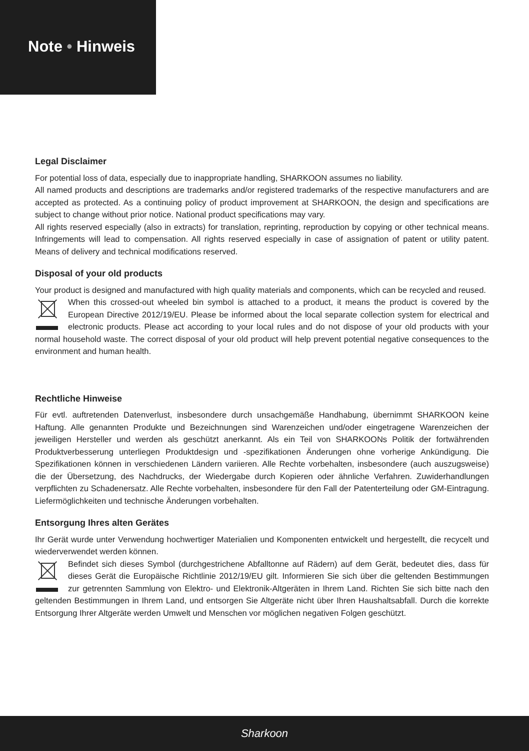Note • Hinweis
Legal Disclaimer
For potential loss of data, especially due to inappropriate handling, SHARKOON assumes no liability.
All named products and descriptions are trademarks and/or registered trademarks of the respective manufacturers and are accepted as protected. As a continuing policy of product improvement at SHARKOON, the design and specifications are subject to change without prior notice. National product specifications may vary.
All rights reserved especially (also in extracts) for translation, reprinting, reproduction by copying or other technical means. Infringements will lead to compensation. All rights reserved especially in case of assignation of patent or utility patent. Means of delivery and technical modifications reserved.
Disposal of your old products
Your product is designed and manufactured with high quality materials and components, which can be recycled and reused.
When this crossed-out wheeled bin symbol is attached to a product, it means the product is covered by the European Directive 2012/19/EU. Please be informed about the local separate collection system for electrical and electronic products. Please act according to your local rules and do not dispose of your old products with your normal household waste. The correct disposal of your old product will help prevent potential negative consequences to the environment and human health.
Rechtliche Hinweise
Für evtl. auftretenden Datenverlust, insbesondere durch unsachgemäße Handhabung, übernimmt SHARKOON keine Haftung. Alle genannten Produkte und Bezeichnungen sind Warenzeichen und/oder eingetragene Warenzeichen der jeweiligen Hersteller und werden als geschützt anerkannt. Als ein Teil von SHARKOONs Politik der fortwährenden Produktverbesserung unterliegen Produktdesign und -spezifikationen Änderungen ohne vorherige Ankündigung. Die Spezifikationen können in verschiedenen Ländern variieren. Alle Rechte vorbehalten, insbesondere (auch auszugsweise) die der Übersetzung, des Nachdrucks, der Wiedergabe durch Kopieren oder ähnliche Verfahren. Zuwiderhandlungen verpflichten zu Schadenersatz. Alle Rechte vorbehalten, insbesondere für den Fall der Patenterteilung oder GM-Eintragung. Liefermöglichkeiten und technische Änderungen vorbehalten.
Entsorgung Ihres alten Gerätes
Ihr Gerät wurde unter Verwendung hochwertiger Materialien und Komponenten entwickelt und hergestellt, die recycelt und wiederverwendet werden können.
Befindet sich dieses Symbol (durchgestrichene Abfalltonne auf Rädern) auf dem Gerät, bedeutet dies, dass für dieses Gerät die Europäische Richtlinie 2012/19/EU gilt. Informieren Sie sich über die geltenden Bestimmungen zur getrennten Sammlung von Elektro- und Elektronik-Altgeräten in Ihrem Land. Richten Sie sich bitte nach den geltenden Bestimmungen in Ihrem Land, und entsorgen Sie Altgeräte nicht über Ihren Haushaltsabfall. Durch die korrekte Entsorgung Ihrer Altgeräte werden Umwelt und Menschen vor möglichen negativen Folgen geschützt.
Sharkoon